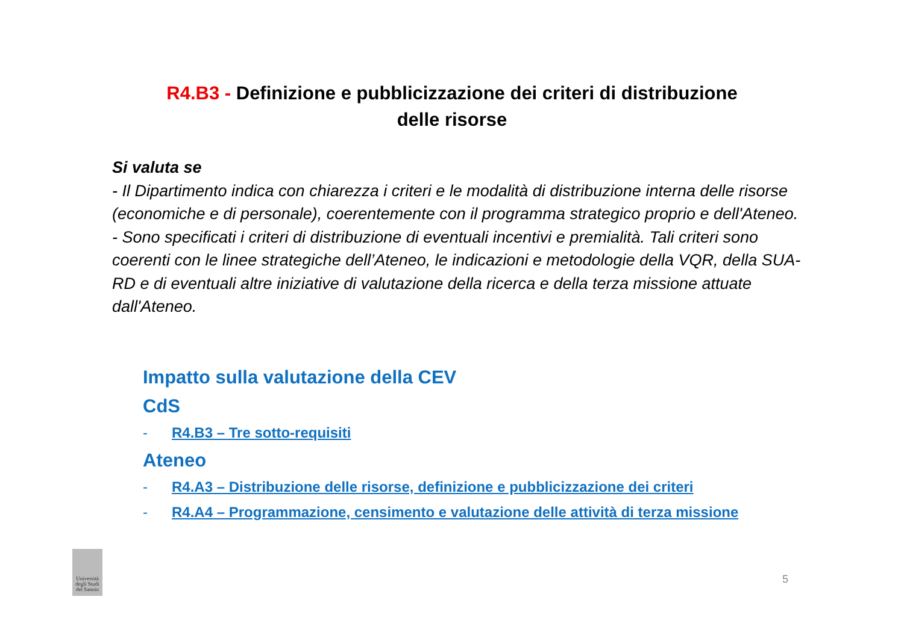R4.B3 - Definizione e pubblicizzazione dei criteri di distribuzione delle risorse
Si valuta se
- Il Dipartimento indica con chiarezza i criteri e le modalità di distribuzione interna delle risorse (economiche e di personale), coerentemente con il programma strategico proprio e dell'Ateneo.
- Sono specificati i criteri di distribuzione di eventuali incentivi e premialità. Tali criteri sono coerenti con le linee strategiche dell’Ateneo, le indicazioni e metodologie della VQR, della SUA-RD e di eventuali altre iniziative di valutazione della ricerca e della terza missione attuate dall'Ateneo.
Impatto sulla valutazione della CEV
CdS
- R4.B3 – Tre sotto-requisiti
Ateneo
- R4.A3 – Distribuzione delle risorse, definizione e pubblicizzazione dei criteri
- R4.A4 – Programmazione, censimento e valutazione delle attività di terza missione
Università degli Studi del Sannio
5